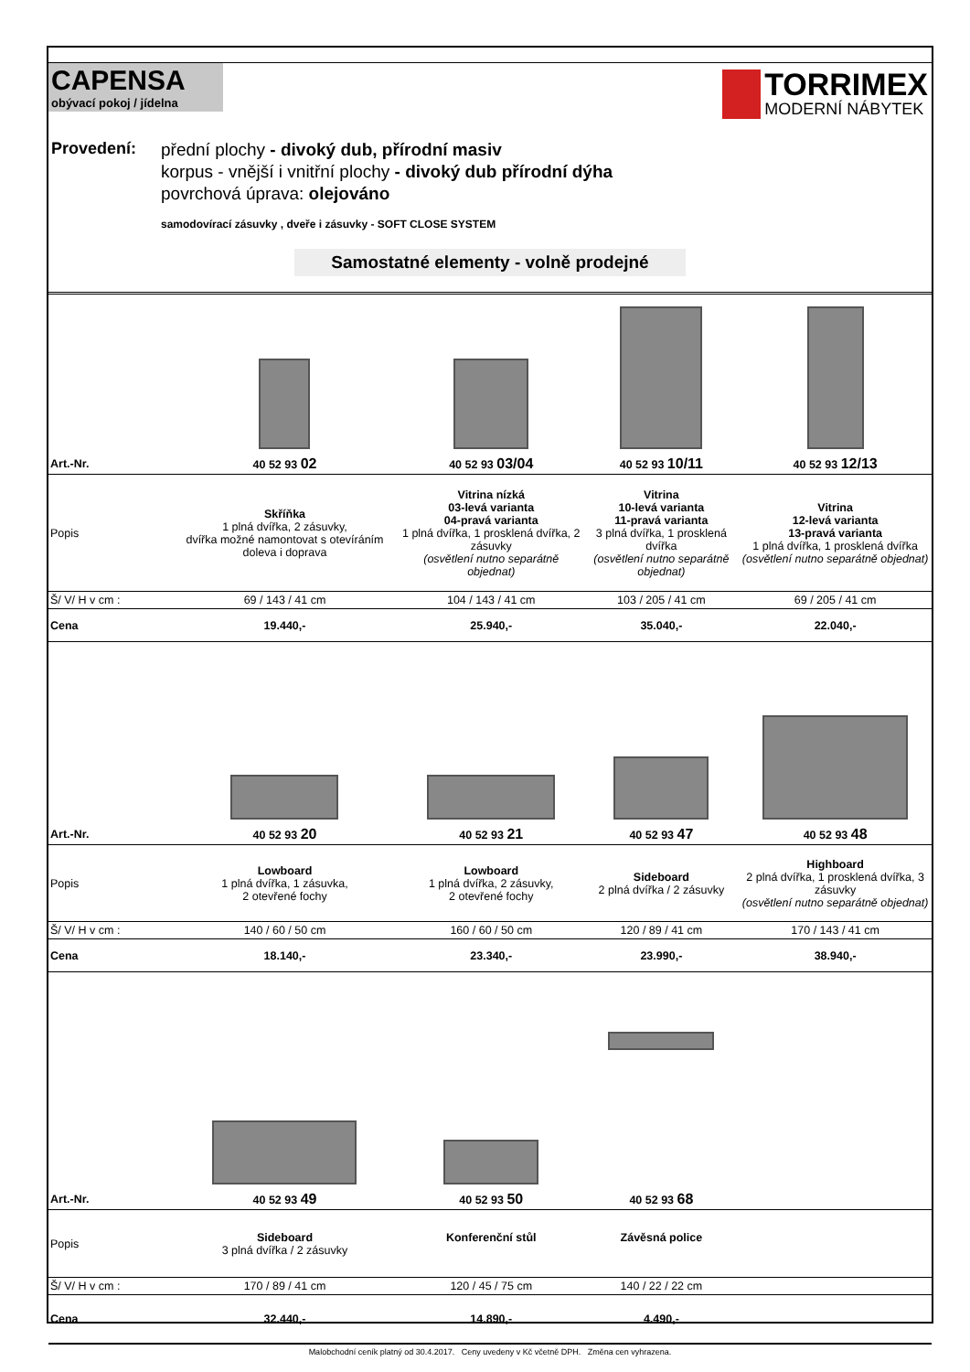CAPENSA
obývací pokoj / jídelna
TORRIMEX
MODERNÍ NÁBYTEK
Provedení:
přední plochy - divoký dub, přírodní masiv
korpus - vnější i vnitřní plochy - divoký dub přírodní dýha
povrchová úprava: olejováno
samodovírací zásuvky , dveře i zásuvky - SOFT CLOSE SYSTEM
Samostatné elementy - volně prodejné
| Art.-Nr. | 40 52 93 02 | 40 52 93 03/04 | 40 52 93 10/11 | 40 52 93 12/13 |
| Popis | Skříňka 1 plná dvířka, 2 zásuvky, dvířka možné namontovat s otevíráním doleva i doprava | Vitrina nízká 03-levá varianta 04-pravá varianta 1 plná dvířka, 1 prosklená dvířka, 2 zásuvky (osvětlení nutno separátně objednat) | Vitrina 10-levá varianta 11-pravá varianta 3 plná dvířka, 1 prosklená dvířka (osvětlení nutno separátně objednat) | Vitrina 12-levá varianta 13-pravá varianta 1 plná dvířka, 1 prosklená dvířka (osvětlení nutno separátně objednat) |
| Š/ V/ H v cm : | 69 / 143 / 41 cm | 104 / 143 / 41 cm | 103 / 205 / 41 cm | 69 / 205 / 41 cm |
| Cena | 19.440,- | 25.940,- | 35.040,- | 22.040,- |
| Art.-Nr. | 40 52 93 20 | 40 52 93 21 | 40 52 93 47 | 40 52 93 48 |
| Popis | Lowboard 1 plná dvířka, 1 zásuvka, 2 otevřené fochy | Lowboard 1 plná dvířka, 2 zásuvky, 2 otevřené fochy | Sideboard 2 plná dvířka / 2 zásuvky | Highboard 2 plná dvířka, 1 prosklená dvířka, 3 zásuvky (osvětlení nutno separátně objednat) |
| Š/ V/ H v cm : | 140 / 60 / 50 cm | 160 / 60 / 50 cm | 120 / 89 / 41 cm | 170 / 143 / 41 cm |
| Cena | 18.140,- | 23.340,- | 23.990,- | 38.940,- |
| Art.-Nr. | 40 52 93 49 | 40 52 93 50 | 40 52 93 68 | |
| Popis | Sideboard 3 plná dvířka / 2 zásuvky | Konferenční stůl | Závěsná police | |
| Š/ V/ H v cm : | 170 / 89 / 41 cm | 120 / 45 / 75 cm | 140 / 22 / 22 cm | |
| Cena | 32.440,- | 14.890,- | 4.490,- | |
Malobchodní ceník platný od 30.4.2017. Ceny uvedeny v Kč včetně DPH. Změna cen vyhrazena.